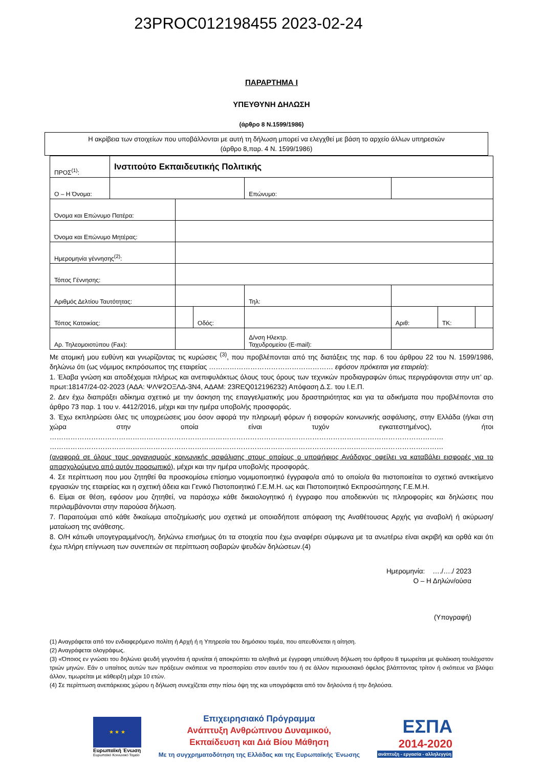23PROC012198455 2023-02-24
ΠΑΡΑΡΤΗΜΑ Ι
ΥΠΕΥΘΥΝΗ ΔΗΛΩΣΗ
(άρθρο 8 Ν.1599/1986)
Η ακρίβεια των στοιχείων που υποβάλλονται με αυτή τη δήλωση μπορεί να ελεγχθεί με βάση το αρχείο άλλων υπηρεσιών
(άρθρο 8,παρ. 4 Ν. 1599/1986)
| ΠΡΟΣ<sup>(1)</sup>: | Ινστιτούτο Εκπαιδευτικής Πολιτικής | | | | | | | | |
| Ο – Η Όνομα: | | | | | Επώνυμο: | | | | |
| Όνομα και Επώνυμο Πατέρα: | | | | | | | | | |
| Όνομα και Επώνυμο Μητέρας: | | | | | | | | | |
| Ημερομηνία γέννησης<sup>(2)</sup>: | | | | | | | | | |
| Τόπος Γέννησης: | | | | | | | | | |
| Αριθμός Δελτίου Ταυτότητας: | | | | | Τηλ: | | | | |
| Τόπος Κατοικίας: | | | Οδός: | | | | Αριθ: | ΤΚ: | |
| Αρ. Τηλεομοιοτύπου (Fax): | | | | | Δ/νση Ηλεκτρ. Ταχυδρομείου (E-mail): | | | | |
Με ατομική μου ευθύνη και γνωρίζοντας τις κυρώσεις <sup>(3)</sup>, που προβλέπονται από της διατάξεις της παρ. 6 του άρθρου 22 του Ν. 1599/1986, δηλώνω ότι (ως νόμιμος εκπρόσωπος της εταιρείας ……………………………………………… εφόσον πρόκειται για εταιρεία):
1. Έλαβα γνώση και αποδέχομαι πλήρως και ανεπιφυλάκτως όλους τους όρους των τεχνικών προδιαγραφών όπως περιγράφονται στην υπ’ αρ. πρωτ:18147/24-02-2023 (ΑΔΑ: ΨΛΨ2ΟΞΛΔ-3Ν4, ΑΔΑΜ: 23REQ012196232) Απόφαση Δ.Σ. του Ι.Ε.Π.
2. Δεν έχω διαπράξει αδίκημα σχετικό με την άσκηση της επαγγελματικής μου δραστηριότητας και για τα αδικήματα που προβλέπονται στο άρθρο 73 παρ. 1 του ν. 4412/2016, μέχρι και την ημέρα υποβολής προσφοράς.
3. Έχω εκπληρώσει όλες τις υποχρεώσεις μου όσον αφορά την πληρωμή φόρων ή εισφορών κοινωνικής ασφάλισης, στην Ελλάδα (ή/και στη χώρα στην οποία είναι τυχόν εγκατεστημένος), ήτοι ……………………………………………………………………………………………………………………………………………………… ………………………………………………………………………………………………………………………………………………………
(αναφορά σε όλους τους οργανισμούς κοινωνικής ασφάλισης στους οποίους ο υποψήφιος Ανάδοχος οφείλει να καταβάλει εισφορές για το απασχολούμενο από αυτόν προσωπικό), μέχρι και την ημέρα υποβολής προσφοράς.
4. Σε περίπτωση που μου ζητηθεί θα προσκομίσω επίσημο νομιμοποιητικό έγγραφο/α από το οποίο/α θα πιστοποιείται το σχετικό αντικείμενο εργασιών της εταιρείας και η σχετική άδεια και Γενικό Πιστοποιητικό Γ.Ε.Μ.Η. ως και Πιστοποιητικό Εκπροσώπησης Γ.Ε.Μ.Η.
6. Είμαι σε θέση, εφόσον μου ζητηθεί, να παράσχω κάθε δικαιολογητικό ή έγγραφο που αποδεικνύει τις πληροφορίες και δηλώσεις που περιλαμβάνονται στην παρούσα δήλωση.
7. Παραιτούμαι από κάθε δικαίωμα αποζημίωσής μου σχετικά με οποιαδήποτε απόφαση της Αναθέτουσας Αρχής για αναβολή ή ακύρωση/ματαίωση της ανάθεσης.
8. Ο/Η κάτωθι υπογεγραμμένος/η, δηλώνω επισήμως ότι τα στοιχεία που έχω αναφέρει σύμφωνα με τα ανωτέρω είναι ακριβή και ορθά και ότι έχω πλήρη επίγνωση των συνεπειών σε περίπτωση σοβαρών ψευδών δηλώσεων.(4)
Ημερομηνία: …./…./ 2023
Ο – Η Δηλών/ούσα
(Υπογραφή)
(1) Αναγράφεται από τον ενδιαφερόμενο πολίτη ή Αρχή ή η Υπηρεσία του δημόσιου τομέα, που απευθύνεται η αίτηση.
(2) Αναγράφεται ολογράφως.
(3) «Όποιος εν γνώσει του δηλώνει ψευδή γεγονότα ή αρνείται ή αποκρύπτει τα αληθινά με έγγραφη υπεύθυνη δήλωση του άρθρου 8 τιμωρείται με φυλάκιση τουλάχιστον τριών μηνών. Εάν ο υπαίτιος αυτών των πράξεων σκόπευε να προσπορίσει στον εαυτόν του ή σε άλλον περιουσιακό όφελος βλάπτοντας τρίτον ή σκόπευε να βλάψει άλλον, τιμωρείται με κάθειρξη μέχρι 10 ετών.
(4) Σε περίπτωση ανεπάρκειας χώρου η δήλωση συνεχίζεται στην πίσω όψη της και υπογράφεται από τον δηλούντα ή την δηλούσα.
★ ★ ★
Ευρωπαϊκή Ένωση
Ευρωπαϊκό Κοινωνικό Ταμείο
Επιχειρησιακό Πρόγραμμα
Ανάπτυξη Ανθρώπινου Δυναμικού,
Εκπαίδευση και Διά Βίου Μάθηση
Με τη συγχρηματοδότηση της Ελλάδας και της Ευρωπαϊκής Ένωσης
ΕΣΠΑ
2014-2020
ανάπτυξη - εργασία - αλληλεγγύη